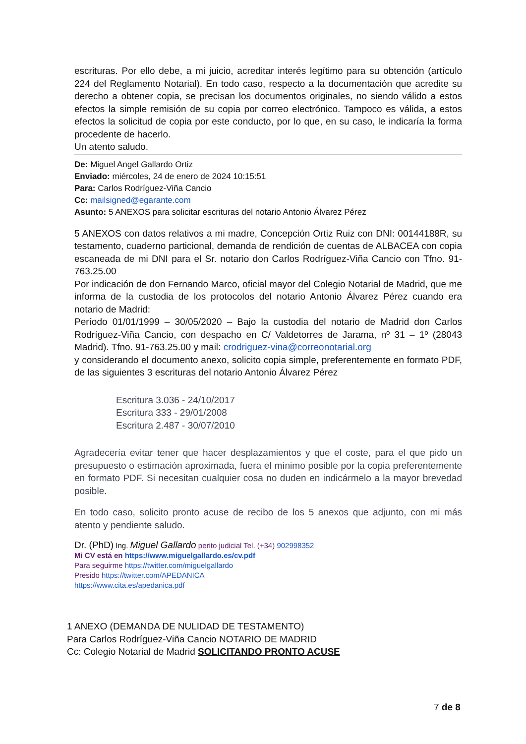escrituras. Por ello debe, a mi juicio, acreditar interés legítimo para su obtención (artículo 224 del Reglamento Notarial). En todo caso, respecto a la documentación que acredite su derecho a obtener copia, se precisan los documentos originales, no siendo válido a estos efectos la simple remisión de su copia por correo electrónico. Tampoco es válida, a estos efectos la solicitud de copia por este conducto, por lo que, en su caso, le indicaría la forma procedente de hacerlo.
Un atento saludo.
De: Miguel Angel Gallardo Ortiz
Enviado: miércoles, 24 de enero de 2024 10:15:51
Para: Carlos Rodríguez-Viña Cancio
Cc: mailsigned@egarante.com
Asunto: 5 ANEXOS para solicitar escrituras del notario Antonio Álvarez Pérez
5 ANEXOS con datos relativos a mi madre, Concepción Ortiz Ruiz con DNI: 00144188R, su testamento, cuaderno particional, demanda de rendición de cuentas de ALBACEA con copia escaneada de mi DNI para el Sr. notario don Carlos Rodríguez-Viña Cancio con Tfno. 91-763.25.00
Por indicación de don Fernando Marco, oficial mayor del Colegio Notarial de Madrid, que me informa de la custodia de los protocolos del notario Antonio Álvarez Pérez cuando era notario de Madrid:
Período 01/01/1999 – 30/05/2020 – Bajo la custodia del notario de Madrid don Carlos Rodríguez-Viña Cancio, con despacho en C/ Valdetorres de Jarama, nº 31 – 1º (28043 Madrid). Tfno. 91-763.25.00 y mail: crodriguez-vina@correonotarial.org
y considerando el documento anexo, solicito copia simple, preferentemente en formato PDF, de las siguientes 3 escrituras del notario Antonio Álvarez Pérez
Escritura 3.036 - 24/10/2017
Escritura 333 - 29/01/2008
Escritura 2.487 - 30/07/2010
Agradecería evitar tener que hacer desplazamientos y que el coste, para el que pido un presupuesto o estimación aproximada, fuera el mínimo posible por la copia preferentemente en formato PDF. Si necesitan cualquier cosa no duden en indicármelo a la mayor brevedad posible.
En todo caso, solicito pronto acuse de recibo de los 5 anexos que adjunto, con mi más atento y pendiente saludo.
Dr. (PhD) Ing. Miguel Gallardo perito judicial Tel. (+34) 902998352
Mi CV está en https://www.miguelgallardo.es/cv.pdf
Para seguirme https://twitter.com/miguelgallardo
Presido https://twitter.com/APEDANICA
https://www.cita.es/apedanica.pdf
1 ANEXO (DEMANDA DE NULIDAD DE TESTAMENTO)
Para Carlos Rodríguez-Viña Cancio NOTARIO DE MADRID
Cc: Colegio Notarial de Madrid SOLICITANDO PRONTO ACUSE
7 de 8